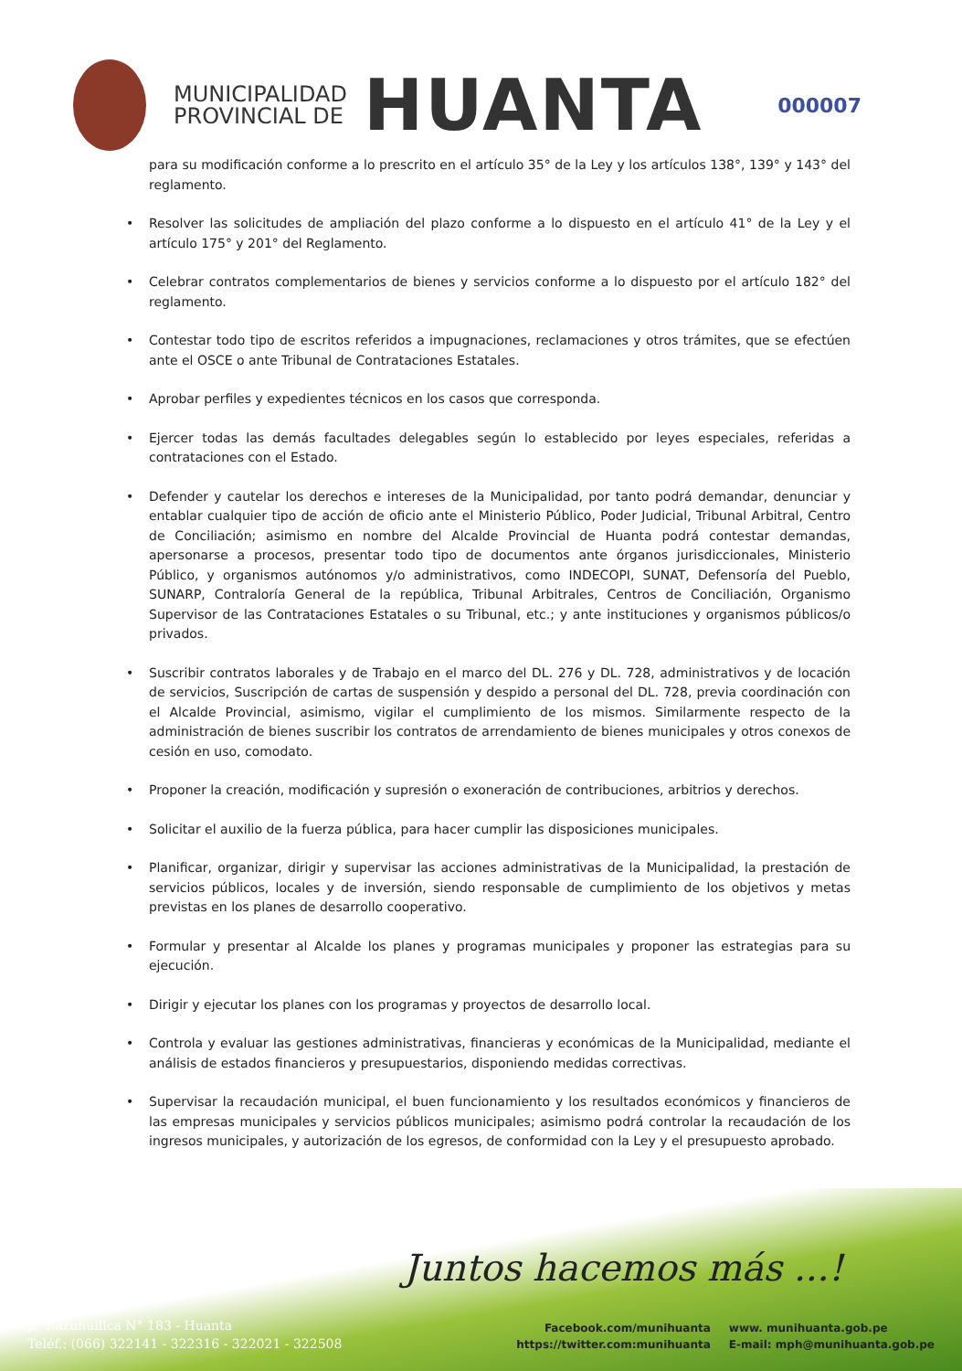MUNICIPALIDAD
PROVINCIAL DE
HUANTA
000007
para su modificación conforme a lo prescrito en el artículo 35° de la Ley y los artículos 138°, 139° y 143° del reglamento.
Resolver las solicitudes de ampliación del plazo conforme a lo dispuesto en el artículo 41° de la Ley y el artículo 175° y 201° del Reglamento.
Celebrar contratos complementarios de bienes y servicios conforme a lo dispuesto por el artículo 182° del reglamento.
Contestar todo tipo de escritos referidos a impugnaciones, reclamaciones y otros trámites, que se efectúen ante el OSCE o ante Tribunal de Contrataciones Estatales.
Aprobar perfiles y expedientes técnicos en los casos que corresponda.
Ejercer todas las demás facultades delegables según lo establecido por leyes especiales, referidas a contrataciones con el Estado.
Defender y cautelar los derechos e intereses de la Municipalidad, por tanto podrá demandar, denunciar y entablar cualquier tipo de acción de oficio ante el Ministerio Público, Poder Judicial, Tribunal Arbitral, Centro de Conciliación; asimismo en nombre del Alcalde Provincial de Huanta podrá contestar demandas, apersonarse a procesos, presentar todo tipo de documentos ante órganos jurisdiccionales, Ministerio Público, y organismos autónomos y/o administrativos, como INDECOPI, SUNAT, Defensoría del Pueblo, SUNARP, Contraloría General de la república, Tribunal Arbitrales, Centros de Conciliación, Organismo Supervisor de las Contrataciones Estatales o su Tribunal, etc.; y ante instituciones y organismos públicos/o privados.
Suscribir contratos laborales y de Trabajo en el marco del DL. 276 y DL. 728, administrativos y de locación de servicios, Suscripción de cartas de suspensión y despido a personal del DL. 728, previa coordinación con el Alcalde Provincial, asimismo, vigilar el cumplimiento de los mismos. Similarmente respecto de la administración de bienes suscribir los contratos de arrendamiento de bienes municipales y otros conexos de cesión en uso, comodato.
Proponer la creación, modificación y supresión o exoneración de contribuciones, arbitrios y derechos.
Solicitar el auxilio de la fuerza pública, para hacer cumplir las disposiciones municipales.
Planificar, organizar, dirigir y supervisar las acciones administrativas de la Municipalidad, la prestación de servicios públicos, locales y de inversión, siendo responsable de cumplimiento de los objetivos y metas previstas en los planes de desarrollo cooperativo.
Formular y presentar al Alcalde los planes y programas municipales y proponer las estrategias para su ejecución.
Dirigir y ejecutar los planes con los programas y proyectos de desarrollo local.
Controla y evaluar las gestiones administrativas, financieras y económicas de la Municipalidad, mediante el análisis de estados financieros y presupuestarios, disponiendo medidas correctivas.
Supervisar la recaudación municipal, el buen funcionamiento y los resultados económicos y financieros de las empresas municipales y servicios públicos municipales; asimismo podrá controlar la recaudación de los ingresos municipales, y autorización de los egresos, de conformidad con la Ley y el presupuesto aprobado.
Juntos hacemos más ...!
Jr. Razuhuillca N° 183 - Huanta
Teléf.: (066) 322141 - 322316 - 322021 - 322508
Facebook.com/munihuanta
https://twitter.com:munihuanta
www. munihuanta.gob.pe
E-mail: mph@munihuanta.gob.pe